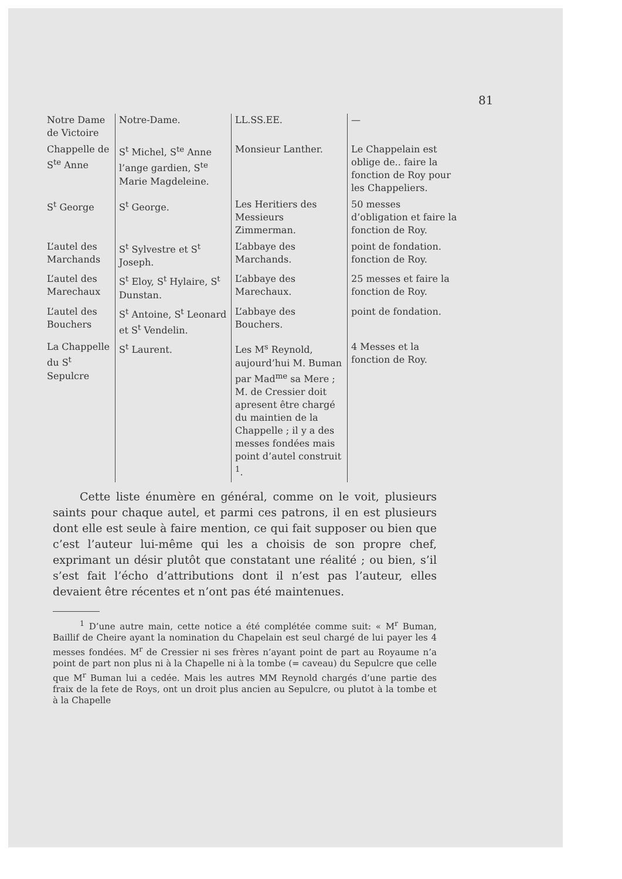81
| Notre Dame de Victoire | Notre-Dame. | LL.SS.EE. | — |
| Chappelle de S<sup>te</sup> Anne | S<sup>t</sup> Michel, S<sup>te</sup> Anne l’ange gardien, S<sup>te</sup> Marie Magdeleine. | Monsieur Lanther. | Le Chappelain est oblige de.. faire la fonction de Roy pour les Chappeliers. |
| S<sup>t</sup> George | S<sup>t</sup> George. | Les Heritiers des Messieurs Zimmerman. | 50 messes d’obligation et faire la fonction de Roy. |
| L’autel des Marchands | S<sup>t</sup> Sylvestre et S<sup>t</sup> Joseph. | L’abbaye des Marchands. | point de fondation. fonction de Roy. |
| L’autel des Marechaux | S<sup>t</sup> Eloy, S<sup>t</sup> Hylaire, S<sup>t</sup> Dunstan. | L’abbaye des Marechaux. | 25 messes et faire la fonction de Roy. |
| L’autel des Bouchers | S<sup>t</sup> Antoine, S<sup>t</sup> Leonard et S<sup>t</sup> Vendelin. | L’abbaye des Bouchers. | point de fondation. |
| La Chappelle du S<sup>t</sup> Sepulcre | S<sup>t</sup> Laurent. | Les M<sup>s</sup> Reynold, aujourd’hui M. Buman par Mad<sup>me</sup> sa Mere ; M. de Cressier doit apresent être chargé du maintien de la Chappelle ; il y a des messes fondées mais point d’autel construit <sup>1</sup>. | 4 Messes et la fonction de Roy. |
Cette liste énumère en général, comme on le voit, plusieurs saints pour chaque autel, et parmi ces patrons, il en est plusieurs dont elle est seule à faire mention, ce qui fait supposer ou bien que c’est l’auteur lui-même qui les a choisis de son propre chef, exprimant un désir plutôt que constatant une réalité ; ou bien, s’il s’est fait l’écho d’attributions dont il n’est pas l’auteur, elles devaient être récentes et n’ont pas été maintenues.
<sup>1</sup> D’une autre main, cette notice a été complétée comme suit: « M<sup>r</sup> Buman, Baillif de Cheire ayant la nomination du Chapelain est seul chargé de lui payer les 4 messes fondées. M<sup>r</sup> de Cressier ni ses frères n’ayant point de part au Royaume n’a point de part non plus ni à la Chapelle ni à la tombe (= caveau) du Sepulcre que celle que M<sup>r</sup> Buman lui a cedée. Mais les autres MM Reynold chargés d’une partie des fraix de la fete de Roys, ont un droit plus ancien au Sepulcre, ou plutot à la tombe et à la Chapelle